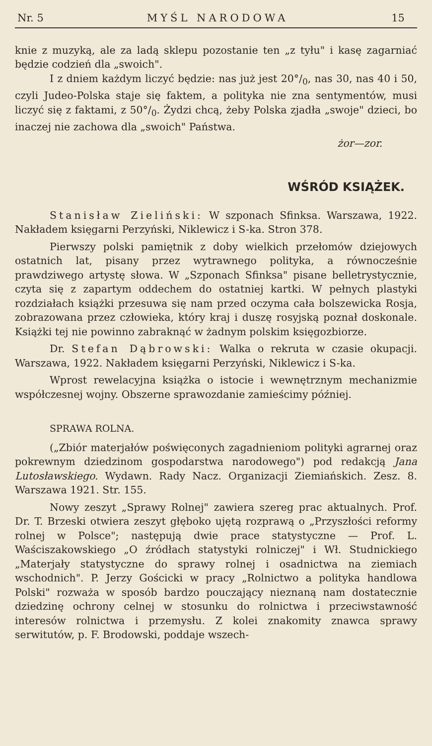Nr. 5 MYŚL NARODOWA 15
knie z muzyką, ale za ladą sklepu pozostanie ten „z tyłu" i kasę zagarniać będzie codzień dla „swoich".
I z dniem każdym liczyć będzie: nas już jest 20°/<sub>0</sub>, nas 30, nas 40 i 50, czyli Judeo-Polska staje się faktem, a polityka nie zna sentymentów, musi liczyć się z faktami, z 50°/<sub>0</sub>. Żydzi chcą, żeby Polska zjadła „swoje" dzieci, bo inaczej nie zachowa dla „swoich" Państwa.
żor—zor.
WŚRÓD KSIĄŻEK.
Stanisław Zieliński: W szponach Sfinksa. Warszawa, 1922. Nakładem księgarni Perzyński, Niklewicz i S-ka. Stron 378.
Pierwszy polski pamiętnik z doby wielkich przełomów dziejowych ostatnich lat, pisany przez wytrawnego polityka, a równocześnie prawdziwego artystę słowa. W „Szponach Sfinksa" pisane belletrystycznie, czyta się z zapartym oddechem do ostatniej kartki. W pełnych plastyki rozdziałach książki przesuwa się nam przed oczyma cała bolszewicka Rosja, zobrazowana przez człowieka, który kraj i duszę rosyjską poznał doskonale. Książki tej nie powinno zabraknąć w żadnym polskim księgozbiorze.
Dr. Stefan Dąbrowski: Walka o rekruta w czasie okupacji. Warszawa, 1922. Nakładem księgarni Perzyński, Niklewicz i S-ka.
Wprost rewelacyjna książka o istocie i wewnętrznym mechanizmie współczesnej wojny. Obszerne sprawozdanie zamieścimy później.
SPRAWA ROLNA.
(„Zbiór materjałów poświęconych zagadnieniom polityki agrarnej oraz pokrewnym dziedzinom gospodarstwa narodowego") pod redakcją Jana Lutosławskiego. Wydawn. Rady Nacz. Organizacji Ziemiańskich. Zesz. 8. Warszawa 1921. Str. 155.
Nowy zeszyt „Sprawy Rolnej" zawiera szereg prac aktualnych. Prof. Dr. T. Brzeski otwiera zeszyt głęboko ujętą rozprawą o „Przyszłości reformy rolnej w Polsce"; następują dwie prace statystyczne — Prof. L. Waściszakowskiego „O źródłach statystyki rolniczej" i Wł. Studnickiego „Materjały statystyczne do sprawy rolnej i osadnictwa na ziemiach wschodnich". P. Jerzy Gościcki w pracy „Rolnictwo a polityka handlowa Polski" rozważa w sposób bardzo pouczający nieznaną nam dostatecznie dziedzinę ochrony celnej w stosunku do rolnictwa i przeciwstawność interesów rolnictwa i przemysłu. Z kolei znakomity znawca sprawy serwitutów, p. F. Brodowski, poddaje wszech-